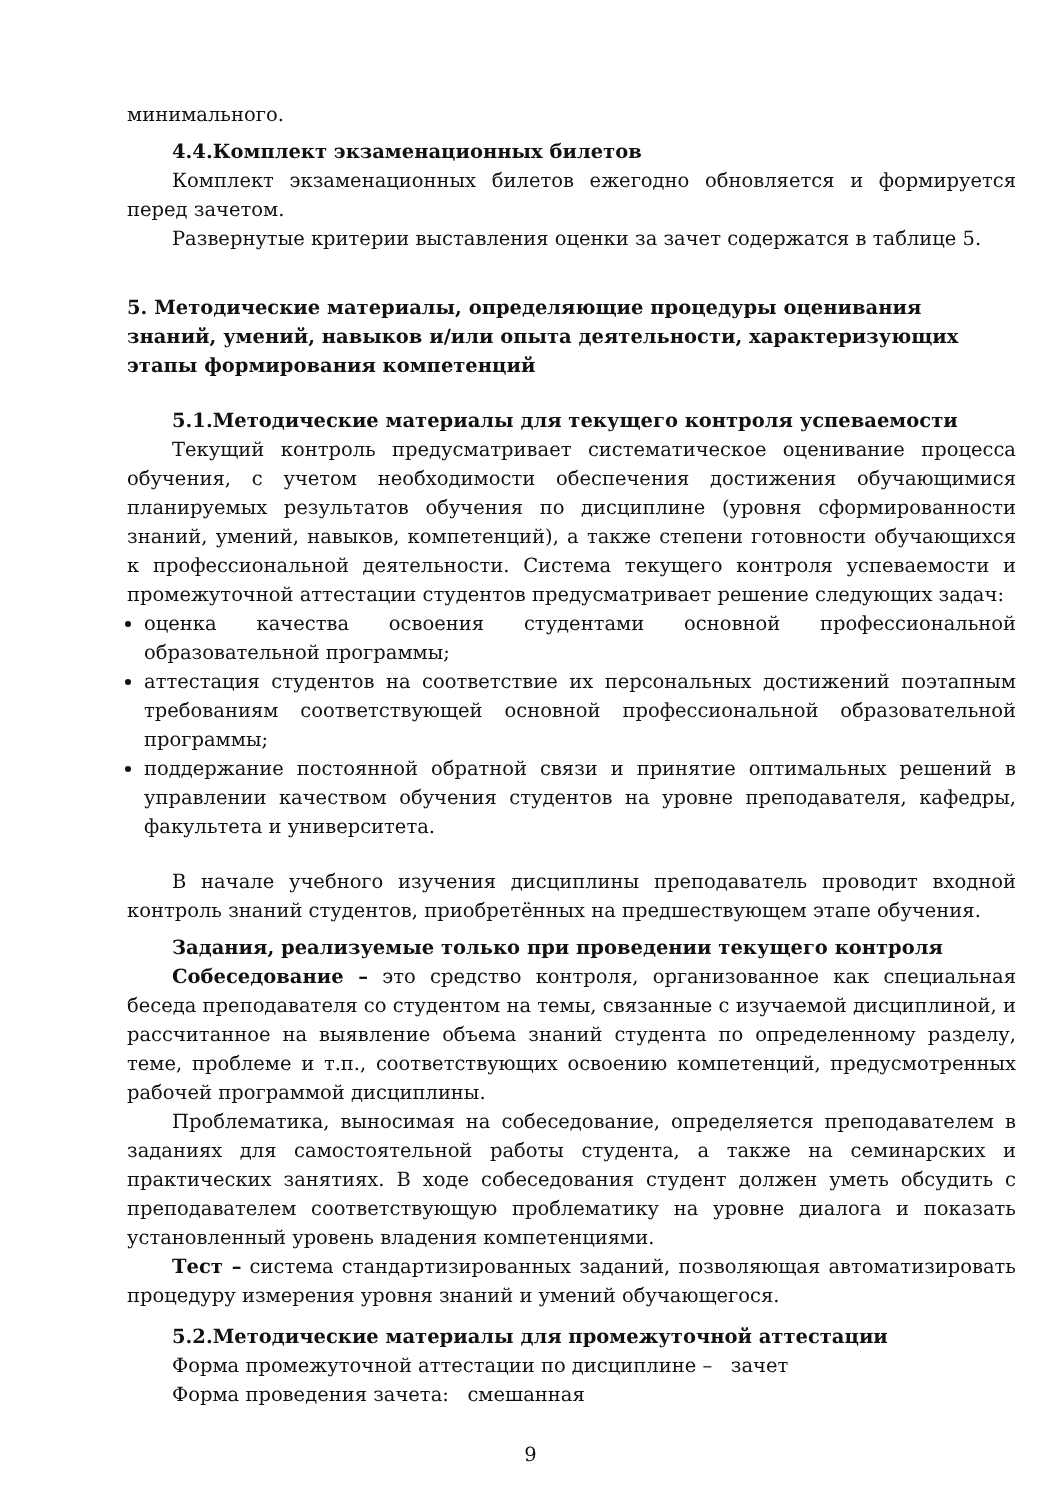минимального.
4.4.Комплект экзаменационных билетов
Комплект экзаменационных билетов ежегодно обновляется и формируется перед зачетом.
Развернутые критерии выставления оценки за зачет содержатся в таблице 5.
5. Методические материалы, определяющие процедуры оценивания знаний, умений, навыков и/или опыта деятельности, характеризующих этапы формирования компетенций
5.1.Методические материалы для текущего контроля успеваемости
Текущий контроль предусматривает систематическое оценивание процесса обучения, с учетом необходимости обеспечения достижения обучающимися планируемых результатов обучения по дисциплине (уровня сформированности знаний, умений, навыков, компетенций), а также степени готовности обучающихся к профессиональной деятельности. Система текущего контроля успеваемости и промежуточной аттестации студентов предусматривает решение следующих задач:
оценка качества освоения студентами основной профессиональной образовательной программы;
аттестация студентов на соответствие их персональных достижений поэтапным требованиям соответствующей основной профессиональной образовательной программы;
поддержание постоянной обратной связи и принятие оптимальных решений в управлении качеством обучения студентов на уровне преподавателя, кафедры, факультета и университета.
В начале учебного изучения дисциплины преподаватель проводит входной контроль знаний студентов, приобретённых на предшествующем этапе обучения.
Задания, реализуемые только при проведении текущего контроля
Собеседование – это средство контроля, организованное как специальная беседа преподавателя со студентом на темы, связанные с изучаемой дисциплиной, и рассчитанное на выявление объема знаний студента по определенному разделу, теме, проблеме и т.п., соответствующих освоению компетенций, предусмотренных рабочей программой дисциплины.
Проблематика, выносимая на собеседование, определяется преподавателем в заданиях для самостоятельной работы студента, а также на семинарских и практических занятиях. В ходе собеседования студент должен уметь обсудить с преподавателем соответствующую проблематику на уровне диалога и показать установленный уровень владения компетенциями.
Тест – система стандартизированных заданий, позволяющая автоматизировать процедуру измерения уровня знаний и умений обучающегося.
5.2.Методические материалы для промежуточной аттестации
Форма промежуточной аттестации по дисциплине – зачет
Форма проведения зачета: смешанная
9